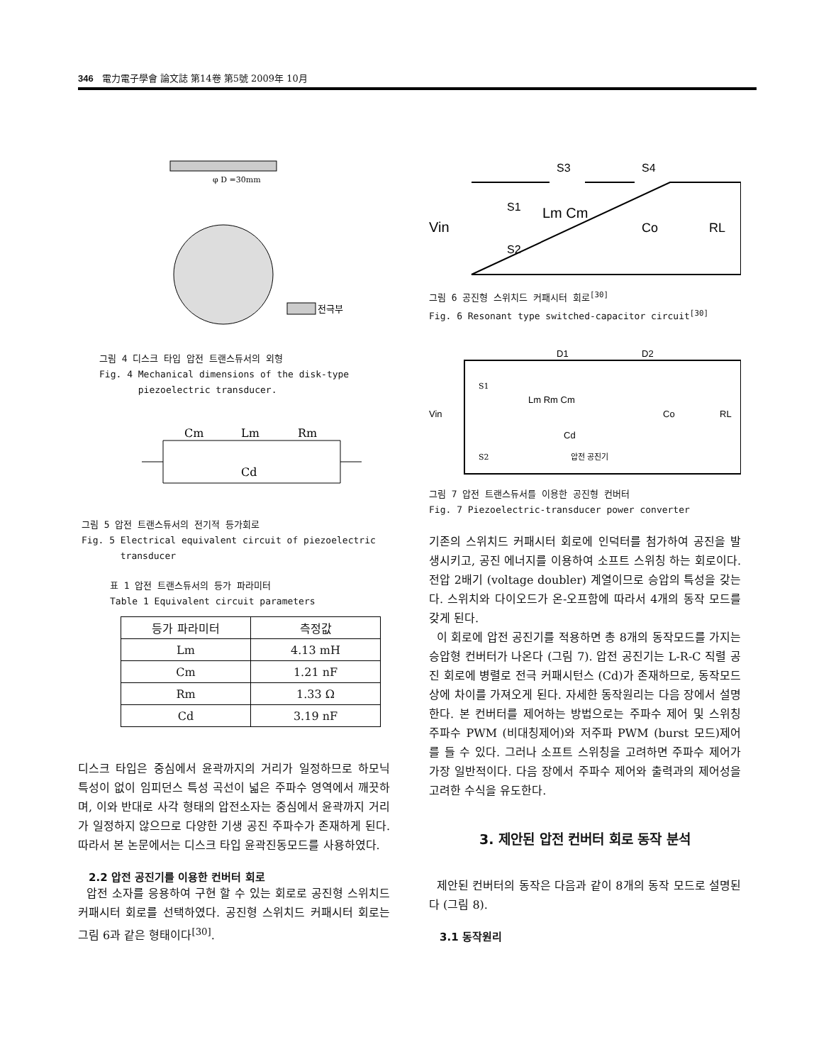346 電力電子學會 論文誌 第14卷 第5號 2009年 10月
φ D =30mm
전극부
그림 4 디스크 타입 압전 트랜스듀서의 외형
Fig. 4 Mechanical dimensions of the disk-type
piezoelectric transducer.
Cm
Lm
Rm
Cd
그림 5 압전 트랜스듀서의 전기적 등가회로
Fig. 5 Electrical equivalent circuit of piezoelectric
transducer
표 1 압전 트랜스듀서의 등가 파라미터
Table 1 Equivalent circuit parameters
| 등가 파라미터 | 측정값 |
| --- | --- |
| Lm | 4.13 mH |
| Cm | 1.21 nF |
| Rm | 1.33 Ω |
| Cd | 3.19 nF |
디스크 타입은 중심에서 윤곽까지의 거리가 일정하므로 하모닉 특성이 없이 임피던스 특성 곡선이 넓은 주파수 영역에서 깨끗하며, 이와 반대로 사각 형태의 압전소자는 중심에서 윤곽까지 거리가 일정하지 않으므로 다양한 기생 공진 주파수가 존재하게 된다. 따라서 본 논문에서는 디스크 타입 윤곽진동모드를 사용하였다.
2.2 압전 공진기를 이용한 컨버터 회로
압전 소자를 응용하여 구현 할 수 있는 회로로 공진형 스위치드 커패시터 회로를 선택하였다. 공진형 스위치드 커패시터 회로는 그림 6과 같은 형태이다<sup>[30]</sup>.
S3
S4
S1
S2
Vin
Lm Cm
Co
RL
그림 6 공진형 스위치드 커패시터 회로<sup>[30]</sup>
Fig. 6 Resonant type switched-capacitor circuit<sup>[30]</sup>
D1
D2
Vin
Lm Rm Cm
Cd
압전 공진기
Co
RL
S1
S2
그림 7 압전 트랜스듀서를 이용한 공진형 컨버터
Fig. 7 Piezoelectric-transducer power converter
기존의 스위치드 커패시터 회로에 인덕터를 첨가하여 공진을 발생시키고, 공진 에너지를 이용하여 소프트 스위칭 하는 회로이다. 전압 2배기 (voltage doubler) 계열이므로 승압의 특성을 갖는다. 스위치와 다이오드가 온-오프함에 따라서 4개의 동작 모드를 갖게 된다.
이 회로에 압전 공진기를 적용하면 총 8개의 동작모드를 가지는 승압형 컨버터가 나온다 (그림 7). 압전 공진기는 L-R-C 직렬 공진 회로에 병렬로 전극 커패시턴스 (Cd)가 존재하므로, 동작모드 상에 차이를 가져오게 된다. 자세한 동작원리는 다음 장에서 설명한다. 본 컨버터를 제어하는 방법으로는 주파수 제어 및 스위칭 주파수 PWM (비대칭제어)와 저주파 PWM (burst 모드)제어를 들 수 있다. 그러나 소프트 스위칭을 고려하면 주파수 제어가 가장 일반적이다. 다음 장에서 주파수 제어와 출력과의 제어성을 고려한 수식을 유도한다.
3. 제안된 압전 컨버터 회로 동작 분석
제안된 컨버터의 동작은 다음과 같이 8개의 동작 모드로 설명된다 (그림 8).
3.1 동작원리